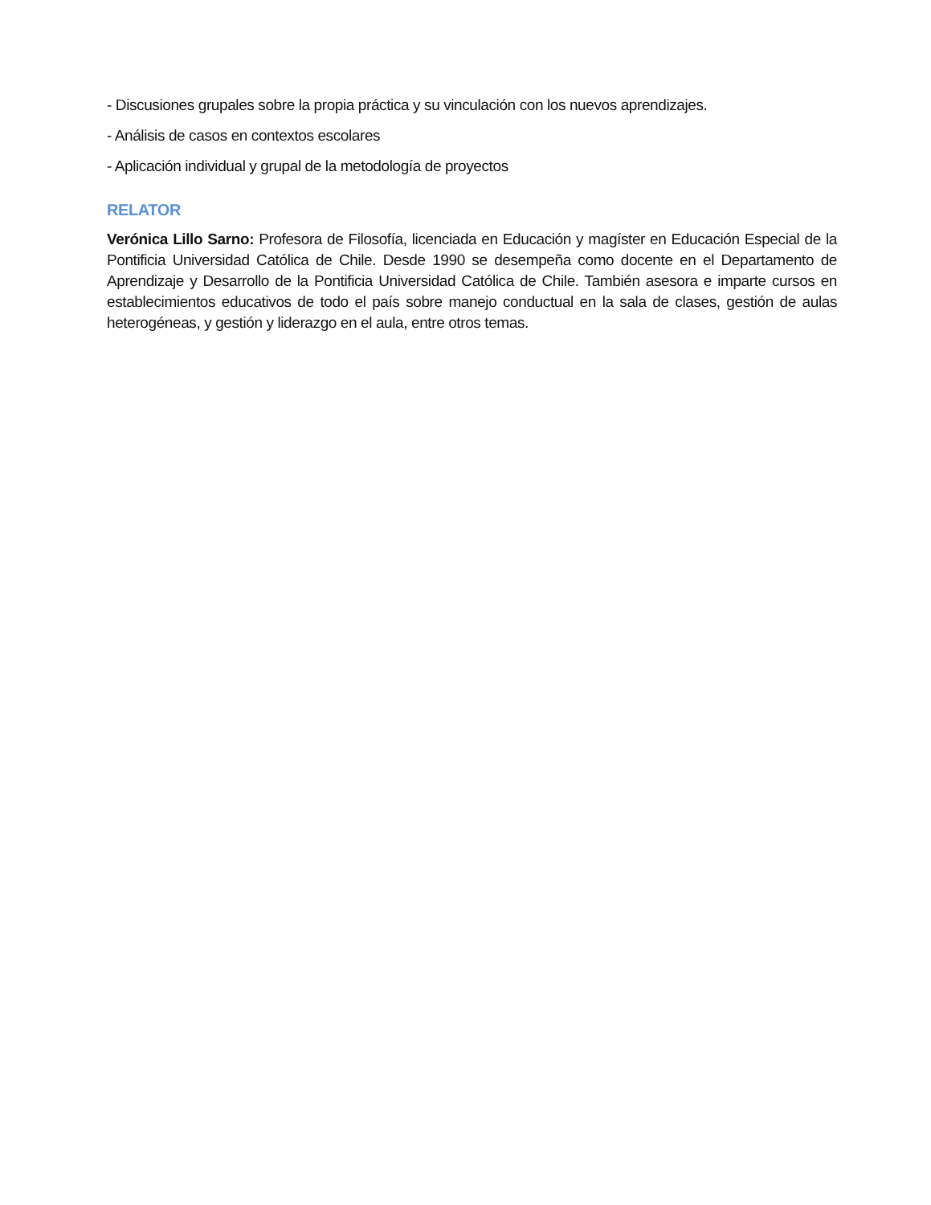- Discusiones grupales sobre la propia práctica y su vinculación con los nuevos aprendizajes.
- Análisis de casos en contextos escolares
- Aplicación individual y grupal de la metodología de proyectos
RELATOR
Verónica Lillo Sarno: Profesora de Filosofía, licenciada en Educación y magíster en Educación Especial de la Pontificia Universidad Católica de Chile. Desde 1990 se desempeña como docente en el Departamento de Aprendizaje y Desarrollo de la Pontificia Universidad Católica de Chile. También asesora e imparte cursos en establecimientos educativos de todo el país sobre manejo conductual en la sala de clases, gestión de aulas heterogéneas, y gestión y liderazgo en el aula, entre otros temas.